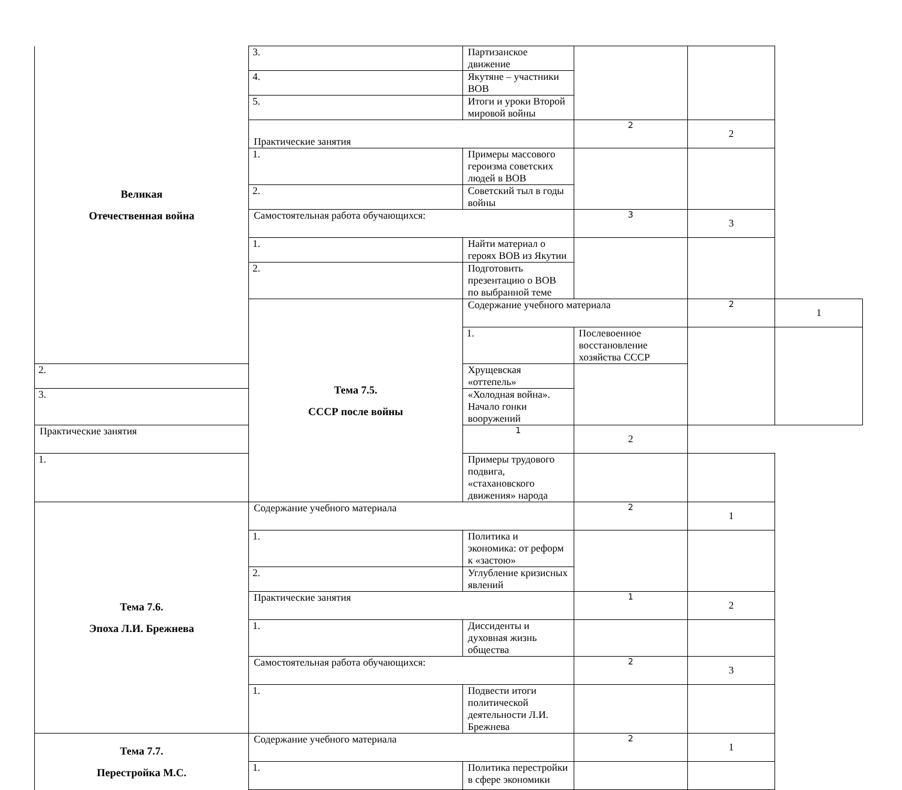| Великая Отечественная война | 3. | Партизанское движение | | | |
| | 4. | Якутяне – участники ВОВ | | | |
| | 5. | Итоги и уроки Второй мировой войны | | | |
| | Практические занятия | | 2 | 2 | |
| | 1. | Примеры массового героизма советских людей в ВОВ | | | |
| | 2. | Советский тыл в годы войны | | | |
| | Самостоятельная работа обучающихся: | | 3 | 3 | |
| | 1. | Найти материал о героях ВОВ из Якутии | | | |
| | 2. | Подготовить презентацию о ВОВ по выбранной теме | | | |
| | Тема 7.5. СССР после войны | Содержание учебного материала | | 2 | 1 |
| | | 1. | Послевоенное восстановление хозяйства СССР | | |
| 2. | | Хрущевская «оттепель» | | | |
| 3. | | «Холодная война». Начало гонки вооружений | | | |
| Практические занятия | | 1 | 2 | | |
| 1. | | Примеры трудового подвига, «стахановского движения» народа | | | |
| Тема 7.6. Эпоха Л.И. Брежнева | Содержание учебного материала | | 2 | 1 | |
| | 1. | Политика и экономика: от реформ к «застою» | | | |
| | 2. | Углубление кризисных явлений | | | |
| | Практические занятия | | 1 | 2 | |
| | 1. | Диссиденты и духовная жизнь общества | | | |
| | Самостоятельная работа обучающихся: | | 2 | 3 | |
| | 1. | Подвести итоги политической деятельности Л.И. Брежнева | | | |
| Тема 7.7. Перестройка М.С. | Содержание учебного материала | | 2 | 1 | |
| | 1. | Политика перестройки в сфере экономики | | | |